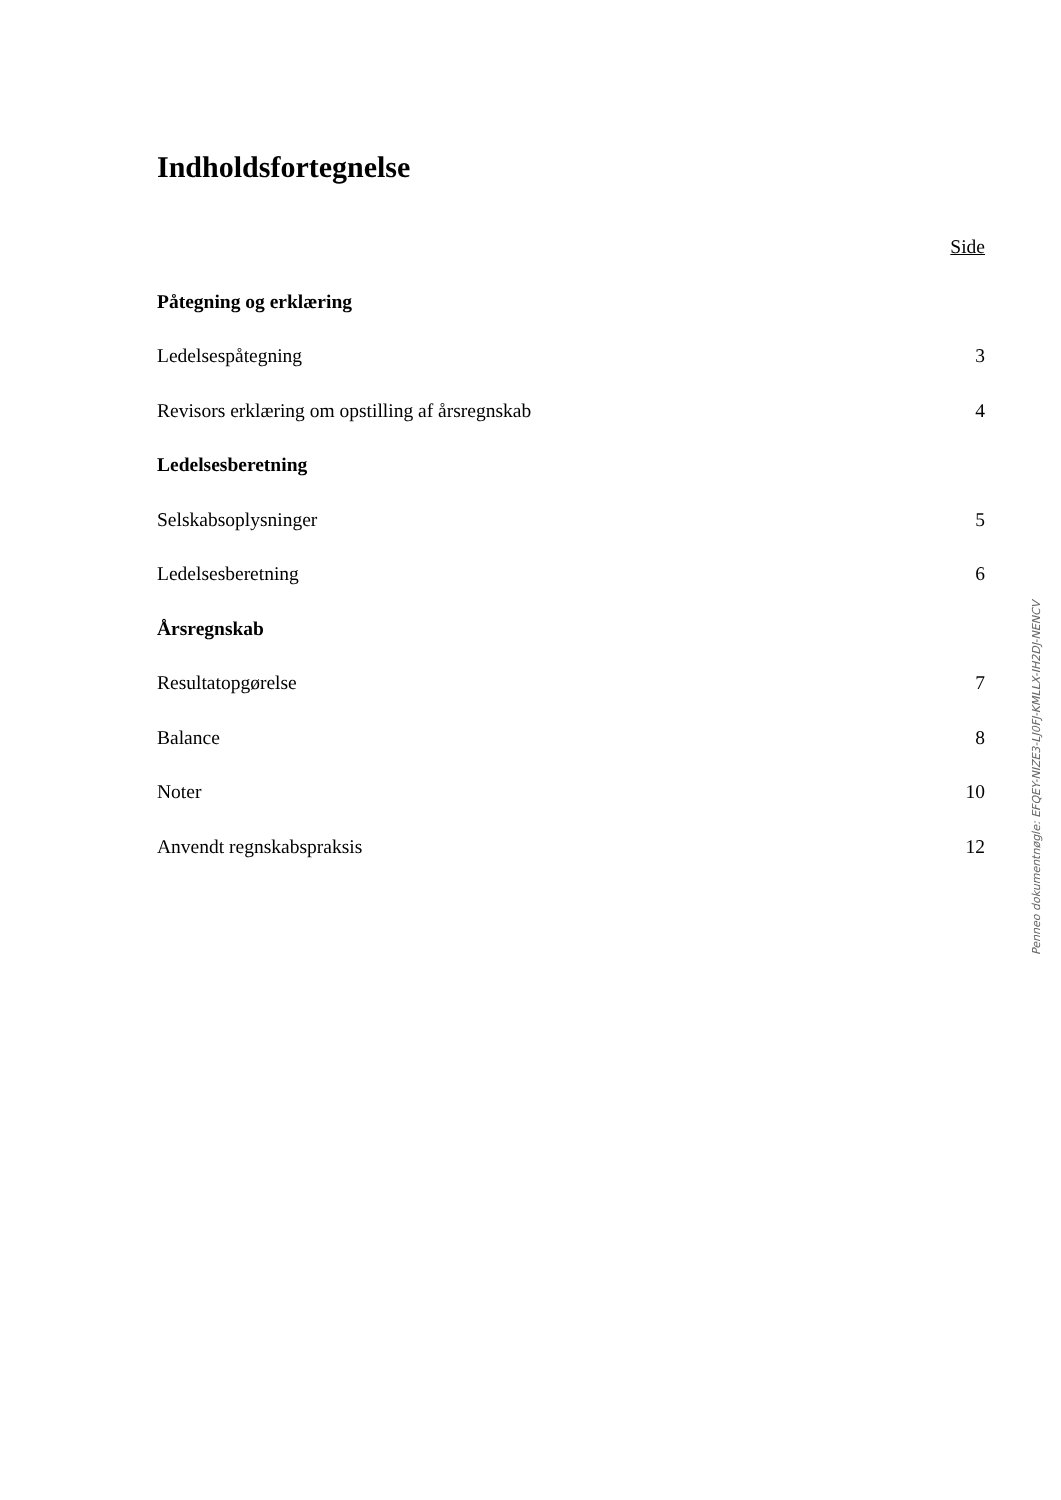Indholdsfortegnelse
Side
Påtegning og erklæring
Ledelsespåtegning 3
Revisors erklæring om opstilling af årsregnskab 4
Ledelsesberetning
Selskabsoplysninger 5
Ledelsesberetning 6
Årsregnskab
Resultatopgørelse 7
Balance 8
Noter 10
Anvendt regnskabspraksis 12
Penneo dokumentnøgle: EFQEY-NIZE3-LJ0FJ-KMLLX-IH2DJ-NENCV